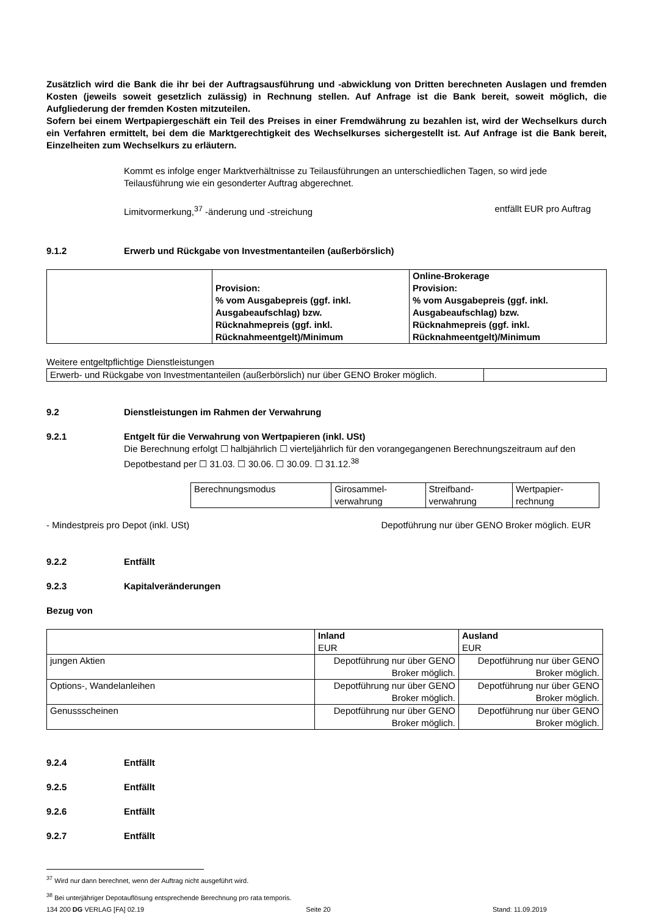Zusätzlich wird die Bank die ihr bei der Auftragsausführung und -abwicklung von Dritten berechneten Auslagen und fremden Kosten (jeweils soweit gesetzlich zulässig) in Rechnung stellen. Auf Anfrage ist die Bank bereit, soweit möglich, die Aufgliederung der fremden Kosten mitzuteilen.
Sofern bei einem Wertpapiergeschäft ein Teil des Preises in einer Fremdwährung zu bezahlen ist, wird der Wechselkurs durch ein Verfahren ermittelt, bei dem die Marktgerechtigkeit des Wechselkurses sichergestellt ist. Auf Anfrage ist die Bank bereit, Einzelheiten zum Wechselkurs zu erläutern.
Kommt es infolge enger Marktverhältnisse zu Teilausführungen an unterschiedlichen Tagen, so wird jede Teilausführung wie ein gesonderter Auftrag abgerechnet.
Limitvormerkung,<sup>37</sup> -änderung und -streichung entfällt EUR pro Auftrag
9.1.2 Erwerb und Rückgabe von Investmentanteilen (außerbörslich)
| | Provision: % vom Ausgabepreis (ggf. inkl. Ausgabeaufschlag) bzw. Rücknahmepreis (ggf. inkl. Rücknahmeentgelt)/Minimum | Online-Brokerage Provision: % vom Ausgabepreis (ggf. inkl. Ausgabeaufschlag) bzw. Rücknahmepreis (ggf. inkl. Rücknahmeentgelt)/Minimum |
Weitere entgeltpflichtige Dienstleistungen
| Erwerb- und Rückgabe von Investmentanteilen (außerbörslich) nur über GENO Broker möglich. | |
9.2 Dienstleistungen im Rahmen der Verwahrung
9.2.1 Entgelt für die Verwahrung von Wertpapieren (inkl. USt)
Die Berechnung erfolgt ☐ halbjährlich ☐ vierteljährlich für den vorangegangenen Berechnungszeitraum auf den Depotbestand per ☐ 31.03. ☐ 30.06. ☐ 30.09. ☐ 31.12.<sup>38</sup>
| Berechnungsmodus | Girosammel- verwahrung | Streifband- verwahrung | Wertpapier- rechnung |
- Mindestpreis pro Depot (inkl. USt) Depotführung nur über GENO Broker möglich. EUR
9.2.2 Entfällt
9.2.3 Kapitalveränderungen
Bezug von
| | Inland EUR | Ausland EUR |
| jungen Aktien | Depotführung nur über GENO Broker möglich. | Depotführung nur über GENO Broker möglich. |
| Options-, Wandelanleihen | Depotführung nur über GENO Broker möglich. | Depotführung nur über GENO Broker möglich. |
| Genussscheinen | Depotführung nur über GENO Broker möglich. | Depotführung nur über GENO Broker möglich. |
9.2.4 Entfällt
9.2.5 Entfällt
9.2.6 Entfällt
9.2.7 Entfällt
<sup>37</sup> Wird nur dann berechnet, wenn der Auftrag nicht ausgeführt wird.
<sup>38</sup> Bei unterjähriger Depotauflösung entsprechende Berechnung pro rata temporis.
134 200 DG VERLAG [FA] 02.19 Seite 20 Stand: 11.09.2019